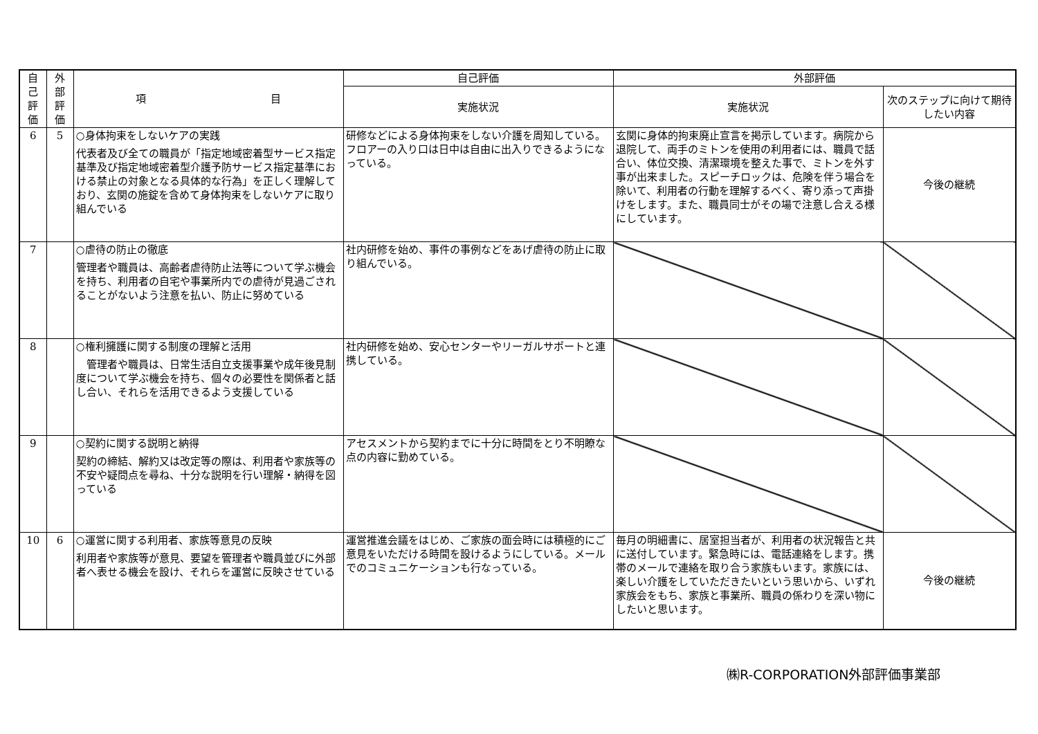| 自 己 評 価 | 外 部 評 価 | 項 目 | 自己評価 | 外部評価 | |
| --- | --- | --- | --- | --- | --- |
| | | | 実施状況 | 実施状況 | 次のステップに向けて期待したい内容 |
| 6 | 5 | ○身体拘束をしないケアの実践 代表者及び全ての職員が「指定地域密着型サービス指定基準及び指定地域密着型介護予防サービス指定基準における禁止の対象となる具体的な行為」を正しく理解しており、玄関の施錠を含めて身体拘束をしないケアに取り組んでいる | 研修などによる身体拘束をしない介護を周知している。フロアーの入り口は日中は自由に出入りできるようになっている。 | 玄関に身体的拘束廃止宣言を掲示しています。病院から退院して、両手のミトンを使用の利用者には、職員で話合い、体位交換、清潔環境を整えた事で、ミトンを外す事が出来ました。スピーチロックは、危険を伴う場合を除いて、利用者の行動を理解するべく、寄り添って声掛けをします。また、職員同士がその場で注意し合える様にしています。 | 今後の継続 |
| 7 | | ○虐待の防止の徹底 管理者や職員は、高齢者虐待防止法等について学ぶ機会を持ち、利用者の自宅や事業所内での虐待が見過ごされることがないよう注意を払い、防止に努めている | 社内研修を始め、事件の事例などをあげ虐待の防止に取り組んでいる。 | | |
| 8 | | ○権利擁護に関する制度の理解と活用 管理者や職員は、日常生活自立支援事業や成年後見制度について学ぶ機会を持ち、個々の必要性を関係者と話し合い、それらを活用できるよう支援している | 社内研修を始め、安心センターやリーガルサポートと連携している。 | | |
| 9 | | ○契約に関する説明と納得 契約の締結、解約又は改定等の際は、利用者や家族等の不安や疑問点を尋ね、十分な説明を行い理解・納得を図っている | アセスメントから契約までに十分に時間をとり不明瞭な点の内容に勤めている。 | | |
| 10 | 6 | ○運営に関する利用者、家族等意見の反映 利用者や家族等が意見、要望を管理者や職員並びに外部者へ表せる機会を設け、それらを運営に反映させている | 運営推進会議をはじめ、ご家族の面会時には積極的にご意見をいただける時間を設けるようにしている。メールでのコミュニケーションも行なっている。 | 毎月の明細書に、居室担当者が、利用者の状況報告と共に送付しています。緊急時には、電話連絡をします。携帯のメールで連絡を取り合う家族もいます。家族には、楽しい介護をしていただきたいという思いから、いずれ家族会をもち、家族と事業所、職員の係わりを深い物にしたいと思います。 | 今後の継続 |
㈱R-CORPORATION外部評価事業部